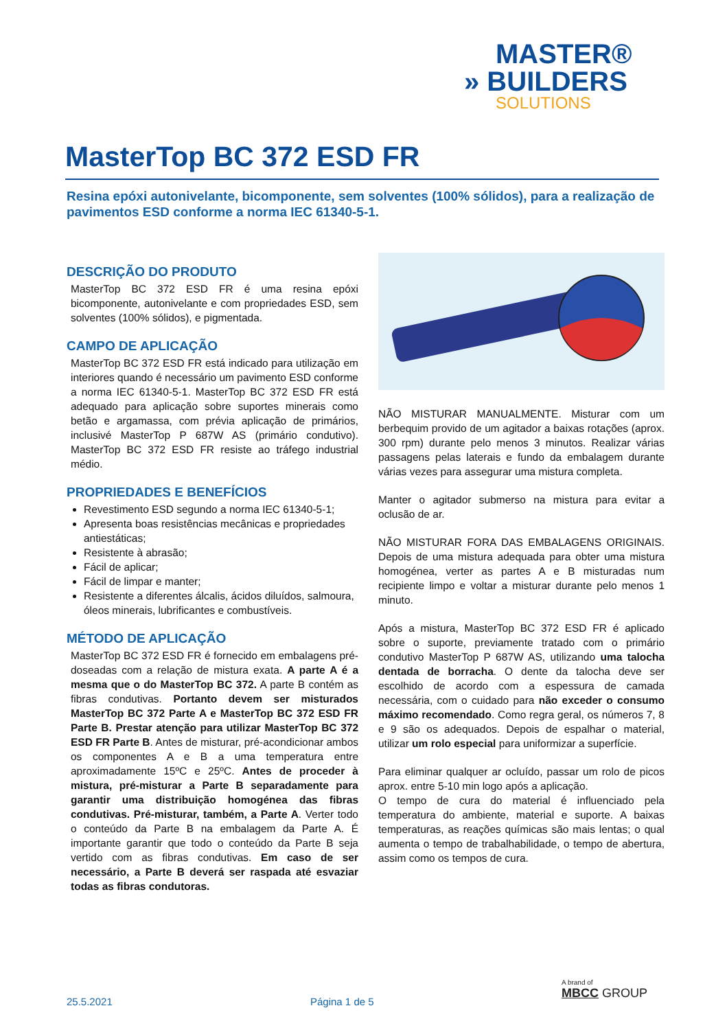MASTER®
» BUILDERS
SOLUTIONS
MasterTop BC 372 ESD FR
Resina epóxi autonivelante, bicomponente, sem solventes (100% sólidos), para a realização de pavimentos ESD conforme a norma IEC 61340-5-1.
DESCRIÇÃO DO PRODUTO
MasterTop BC 372 ESD FR é uma resina epóxi bicomponente, autonivelante e com propriedades ESD, sem solventes (100% sólidos), e pigmentada.
CAMPO DE APLICAÇÃO
MasterTop BC 372 ESD FR está indicado para utilização em interiores quando é necessário um pavimento ESD conforme a norma IEC 61340-5-1. MasterTop BC 372 ESD FR está adequado para aplicação sobre suportes minerais como betão e argamassa, com prévia aplicação de primários, inclusivé MasterTop P 687W AS (primário condutivo). MasterTop BC 372 ESD FR resiste ao tráfego industrial médio.
PROPRIEDADES E BENEFÍCIOS
Revestimento ESD segundo a norma IEC 61340-5-1;
Apresenta boas resistências mecânicas e propriedades antiestáticas;
Resistente à abrasão;
Fácil de aplicar;
Fácil de limpar e manter;
Resistente a diferentes álcalis, ácidos diluídos, salmoura, óleos minerais, lubrificantes e combustíveis.
MÉTODO DE APLICAÇÃO
MasterTop BC 372 ESD FR é fornecido em embalagens pré-doseadas com a relação de mistura exata. A parte A é a mesma que o do MasterTop BC 372. A parte B contém as fibras condutivas. Portanto devem ser misturados MasterTop BC 372 Parte A e MasterTop BC 372 ESD FR Parte B. Prestar atenção para utilizar MasterTop BC 372 ESD FR Parte B. Antes de misturar, pré-acondicionar ambos os componentes A e B a uma temperatura entre aproximadamente 15ºC e 25ºC. Antes de proceder à mistura, pré-misturar a Parte B separadamente para garantir uma distribuição homogénea das fibras condutivas. Pré-misturar, também, a Parte A. Verter todo o conteúdo da Parte B na embalagem da Parte A. É importante garantir que todo o conteúdo da Parte B seja vertido com as fibras condutivas. Em caso de ser necessário, a Parte B deverá ser raspada até esvaziar todas as fibras condutoras.
NÃO MISTURAR MANUALMENTE. Misturar com um berbequim provido de um agitador a baixas rotações (aprox. 300 rpm) durante pelo menos 3 minutos. Realizar várias passagens pelas laterais e fundo da embalagem durante várias vezes para assegurar uma mistura completa.
Manter o agitador submerso na mistura para evitar a oclusão de ar.
NÃO MISTURAR FORA DAS EMBALAGENS ORIGINAIS. Depois de uma mistura adequada para obter uma mistura homogénea, verter as partes A e B misturadas num recipiente limpo e voltar a misturar durante pelo menos 1 minuto.
Após a mistura, MasterTop BC 372 ESD FR é aplicado sobre o suporte, previamente tratado com o primário condutivo MasterTop P 687W AS, utilizando uma talocha dentada de borracha. O dente da talocha deve ser escolhido de acordo com a espessura de camada necessária, com o cuidado para não exceder o consumo máximo recomendado. Como regra geral, os números 7, 8 e 9 são os adequados. Depois de espalhar o material, utilizar um rolo especial para uniformizar a superfície.
Para eliminar qualquer ar ocluído, passar um rolo de picos aprox. entre 5-10 min logo após a aplicação.
O tempo de cura do material é influenciado pela temperatura do ambiente, material e suporte. A baixas temperaturas, as reações químicas são mais lentas; o qual aumenta o tempo de trabalhabilidade, o tempo de abertura, assim como os tempos de cura.
25.5.2021 Página 1 de 5
A brand of
MBCC GROUP